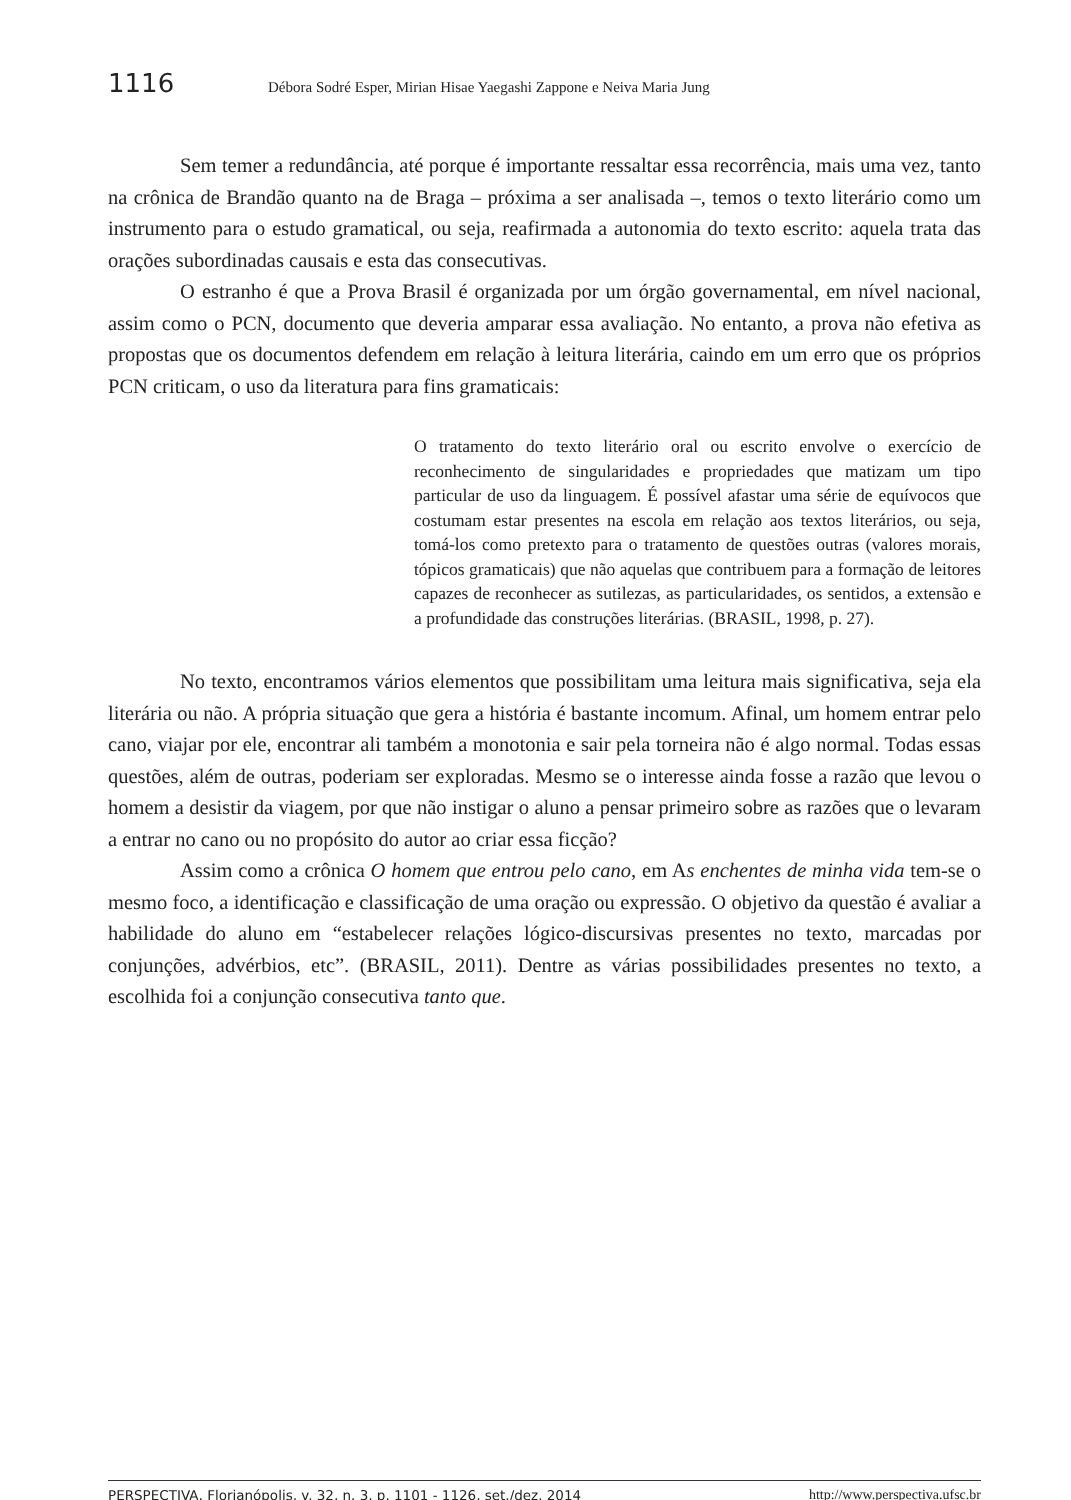1116 Débora Sodré Esper, Mirian Hisae Yaegashi Zappone e Neiva Maria Jung
Sem temer a redundância, até porque é importante ressaltar essa recorrência, mais uma vez, tanto na crônica de Brandão quanto na de Braga – próxima a ser analisada –, temos o texto literário como um instrumento para o estudo gramatical, ou seja, reafirmada a autonomia do texto escrito: aquela trata das orações subordinadas causais e esta das consecutivas.
O estranho é que a Prova Brasil é organizada por um órgão governamental, em nível nacional, assim como o PCN, documento que deveria amparar essa avaliação. No entanto, a prova não efetiva as propostas que os documentos defendem em relação à leitura literária, caindo em um erro que os próprios PCN criticam, o uso da literatura para fins gramaticais:
O tratamento do texto literário oral ou escrito envolve o exercício de reconhecimento de singularidades e propriedades que matizam um tipo particular de uso da linguagem. É possível afastar uma série de equívocos que costumam estar presentes na escola em relação aos textos literários, ou seja, tomá-los como pretexto para o tratamento de questões outras (valores morais, tópicos gramaticais) que não aquelas que contribuem para a formação de leitores capazes de reconhecer as sutilezas, as particularidades, os sentidos, a extensão e a profundidade das construções literárias. (BRASIL, 1998, p. 27).
No texto, encontramos vários elementos que possibilitam uma leitura mais significativa, seja ela literária ou não. A própria situação que gera a história é bastante incomum. Afinal, um homem entrar pelo cano, viajar por ele, encontrar ali também a monotonia e sair pela torneira não é algo normal. Todas essas questões, além de outras, poderiam ser exploradas. Mesmo se o interesse ainda fosse a razão que levou o homem a desistir da viagem, por que não instigar o aluno a pensar primeiro sobre as razões que o levaram a entrar no cano ou no propósito do autor ao criar essa ficção?
Assim como a crônica O homem que entrou pelo cano, em As enchentes de minha vida tem-se o mesmo foco, a identificação e classificação de uma oração ou expressão. O objetivo da questão é avaliar a habilidade do aluno em “estabelecer relações lógico-discursivas presentes no texto, marcadas por conjunções, advérbios, etc”. (BRASIL, 2011). Dentre as várias possibilidades presentes no texto, a escolhida foi a conjunção consecutiva tanto que.
PERSPECTIVA, Florianópolis, v. 32, n. 3, p. 1101 - 1126, set./dez. 2014 http://www.perspectiva.ufsc.br